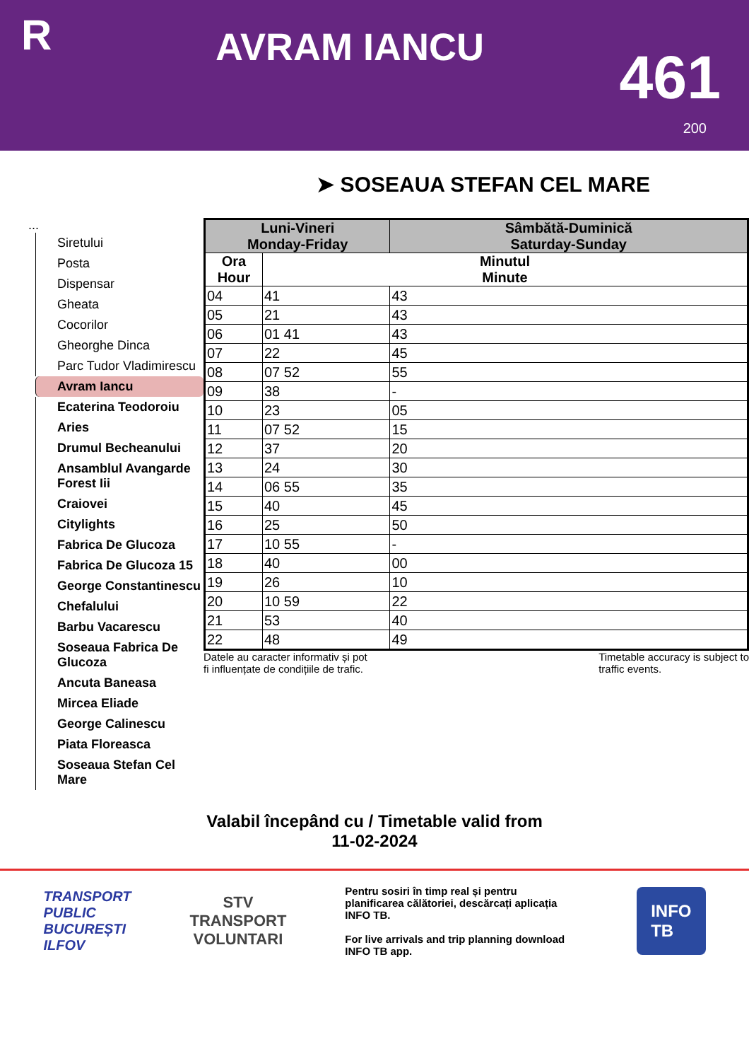R
AVRAM IANCU
461
200
➤ SOSEAUA STEFAN CEL MARE
...
Siretului
Posta
Dispensar
Gheata
Cocorilor
Gheorghe Dinca
Parc Tudor Vladimirescu
Avram Iancu
Ecaterina Teodoroiu
Aries
Drumul Becheanului
Ansamblul Avangarde Forest Iii
Craiovei
Citylights
Fabrica De Glucoza
Fabrica De Glucoza 15
George Constantinescu
Chefalului
Barbu Vacarescu
Soseaua Fabrica De Glucoza
Ancuta Baneasa
Mircea Eliade
George Calinescu
Piata Floreasca
Soseaua Stefan Cel Mare
| Luni-Vineri Monday-Friday | | Sâmbătă-Duminică Saturday-Sunday |
| --- | --- | --- |
| Ora Hour | Minutul Minute | |
| 04 | 41 | 43 |
| 05 | 21 | 43 |
| 06 | 01 41 | 43 |
| 07 | 22 | 45 |
| 08 | 07 52 | 55 |
| 09 | 38 | - |
| 10 | 23 | 05 |
| 11 | 07 52 | 15 |
| 12 | 37 | 20 |
| 13 | 24 | 30 |
| 14 | 06 55 | 35 |
| 15 | 40 | 45 |
| 16 | 25 | 50 |
| 17 | 10 55 | - |
| 18 | 40 | 00 |
| 19 | 26 | 10 |
| 20 | 10 59 | 22 |
| 21 | 53 | 40 |
| 22 | 48 | 49 |
Datele au caracter informativ și pot
fi influențate de condițiile de trafic. Timetable accuracy is subject to
traffic events.
Valabil începând cu / Timetable valid from
11-02-2024
TRANSPORT
PUBLIC
BUCUREȘTI
ILFOV
STV
TRANSPORT
VOLUNTARI
Pentru sosiri în timp real și pentru planificarea călătoriei, descărcați aplicația INFO TB.
For live arrivals and trip planning download INFO TB app.
INFO
TB